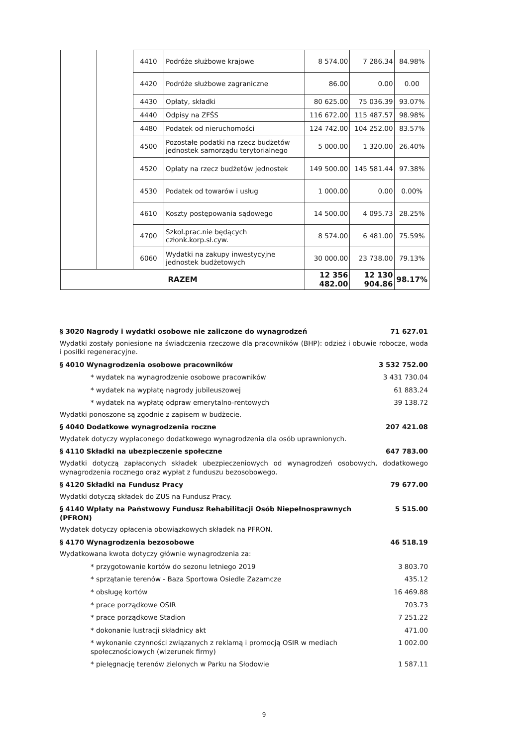| | | 4410 | Podróże służbowe krajowe | 8 574.00 | 7 286.34 | 84.98% |
| | | 4420 | Podróże służbowe zagraniczne | 86.00 | 0.00 | 0.00 |
| | | 4430 | Opłaty, składki | 80 625.00 | 75 036.39 | 93.07% |
| | | 4440 | Odpisy na ZFŚS | 116 672.00 | 115 487.57 | 98.98% |
| | | 4480 | Podatek od nieruchomości | 124 742.00 | 104 252.00 | 83.57% |
| | | 4500 | Pozostałe podatki na rzecz budżetów jednostek samorządu terytorialnego | 5 000.00 | 1 320.00 | 26.40% |
| | | 4520 | Opłaty na rzecz budżetów jednostek | 149 500.00 | 145 581.44 | 97.38% |
| | | 4530 | Podatek od towarów i usług | 1 000.00 | 0.00 | 0.00% |
| | | 4610 | Koszty postępowania sądowego | 14 500.00 | 4 095.73 | 28.25% |
| | | 4700 | Szkol.prac.nie będących członk.korp.sł.cyw. | 8 574.00 | 6 481.00 | 75.59% |
| | | 6060 | Wydatki na zakupy inwestycyjne jednostek budżetowych | 30 000.00 | 23 738.00 | 79.13% |
| RAZEM | | | | 12 356 482.00 | 12 130 904.86 | 98.17% |
§ 3020 Nagrody i wydatki osobowe nie zaliczone do wynagrodzeń 71 627.01
Wydatki zostały poniesione na świadczenia rzeczowe dla pracowników (BHP): odzież i obuwie robocze, woda i posiłki regeneracyjne.
§ 4010 Wynagrodzenia osobowe pracowników 3 532 752.00
* wydatek na wynagrodzenie osobowe pracowników 3 431 730.04
* wydatek na wypłatę nagrody jubileuszowej 61 883.24
* wydatek na wypłatę odpraw emerytalno-rentowych 39 138.72
Wydatki ponoszone są zgodnie z zapisem w budżecie.
§ 4040 Dodatkowe wynagrodzenia roczne 207 421.08
Wydatek dotyczy wypłaconego dodatkowego wynagrodzenia dla osób uprawnionych.
§ 4110 Składki na ubezpieczenie społeczne 647 783.00
Wydatki dotyczą zapłaconych składek ubezpieczeniowych od wynagrodzeń osobowych, dodatkowego wynagrodzenia rocznego oraz wypłat z funduszu bezosobowego.
§ 4120 Składki na Fundusz Pracy 79 677.00
Wydatki dotyczą składek do ZUS na Fundusz Pracy.
§ 4140 Wpłaty na Państwowy Fundusz Rehabilitacji Osób Niepełnosprawnych (PFRON) 5 515.00
Wydatek dotyczy opłacenia obowiązkowych składek na PFRON.
§ 4170 Wynagrodzenia bezosobowe 46 518.19
Wydatkowana kwota dotyczy głównie wynagrodzenia za:
* przygotowanie kortów do sezonu letniego 2019 3 803.70
* sprzątanie terenów - Baza Sportowa Osiedle Zazamcze 435.12
* obsługę kortów 16 469.88
* prace porządkowe OSIR 703.73
* prace porządkowe Stadion 7 251.22
* dokonanie lustracji składnicy akt 471.00
* wykonanie czynności związanych z reklamą i promocją OSIR w mediach społecznościowych (wizerunek firmy) 1 002.00
* pielęgnację terenów zielonych w Parku na Słodowie 1 587.11
9